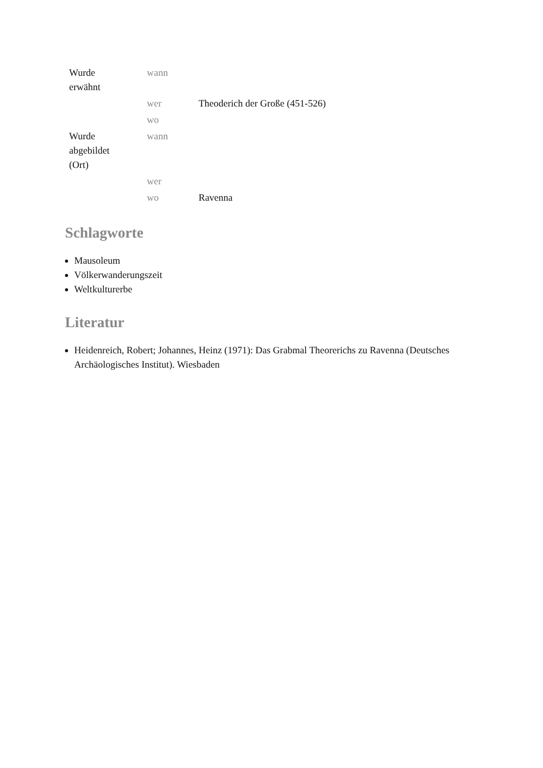| Wurde erwähnt | wann | |
| | wer | Theoderich der Große (451-526) |
| | wo | |
| Wurde abgebildet (Ort) | wann | |
| | wer | |
| | wo | Ravenna |
Schlagworte
Mausoleum
Völkerwanderungszeit
Weltkulturerbe
Literatur
Heidenreich, Robert; Johannes, Heinz (1971): Das Grabmal Theorerichs zu Ravenna (Deutsches Archäologisches Institut). Wiesbaden